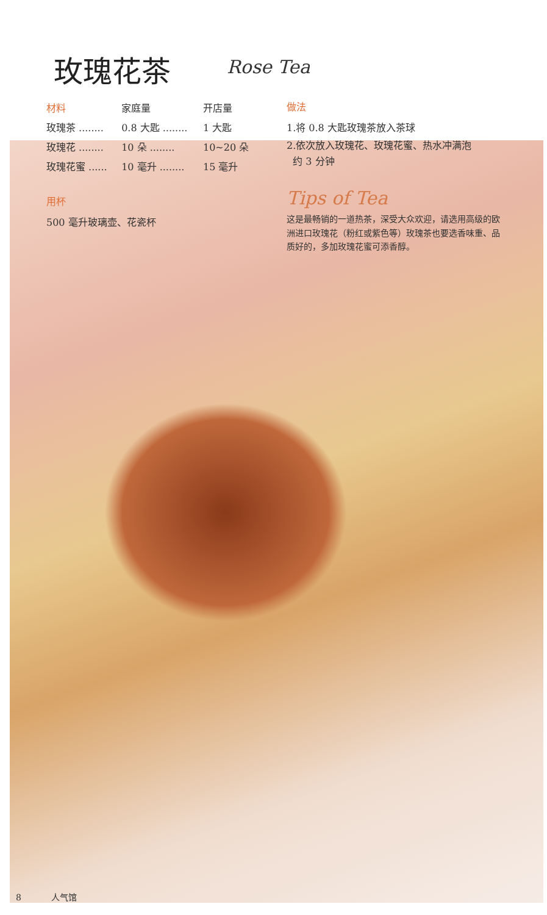玫瑰花茶 Rose Tea
| 材料 | 家庭量 | 开店量 |
| --- | --- | --- |
| 玫瑰茶 ........ | 0.8 大匙 ........ | 1 大匙 |
| 玫瑰花 ........ | 10 朵 ........ | 10~20 朵 |
| 玫瑰花蜜 ...... | 10 毫升 ........ | 15 毫升 |
用杯
500 毫升玻璃壶、花瓷杯
做法
1.将 0.8 大匙玫瑰茶放入茶球
2.依次放入玫瑰花、玫瑰花蜜、热水冲满泡
约 3 分钟
Tips of Tea
这是最畅销的一道热茶，深受大众欢迎，请选用高级的欧洲进口玫瑰花（粉红或紫色等）玫瑰茶也要选香味重、品质好的，多加玫瑰花蜜可添香醇。
8 人气馆